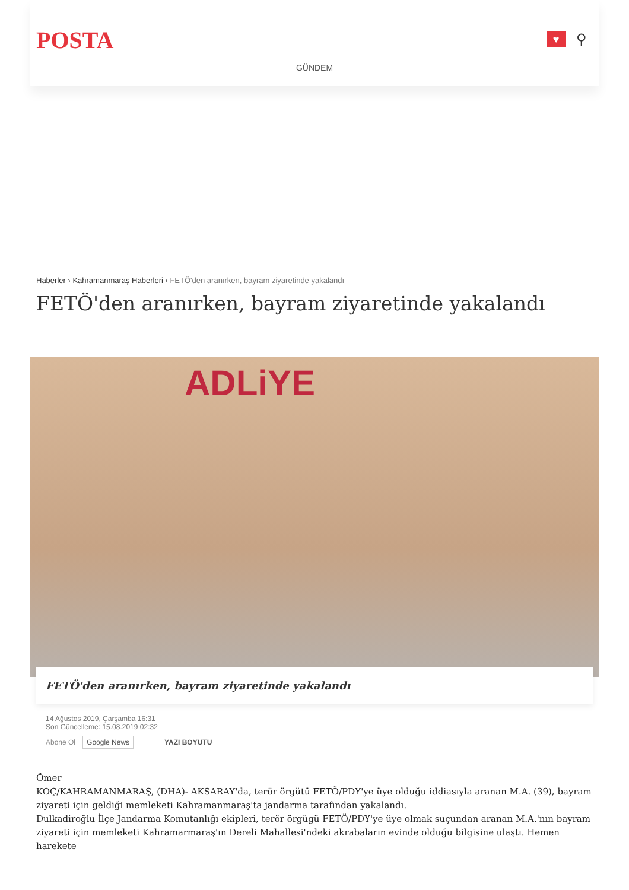POSTA
♥
⚲
GÜNDEM
Haberler › Kahramanmaraş Haberleri › FETÖ'den aranırken, bayram ziyaretinde yakalandı
FETÖ'den aranırken, bayram ziyaretinde yakalandı
ADLiYE
FETÖ'den aranırken, bayram ziyaretinde yakalandı
14 Ağustos 2019, Çarşamba 16:31
Son Güncelleme: 15.08.2019 02:32
Abone Ol Google News YAZI BOYUTU
Ömer
KOÇ/KAHRAMANMARAŞ, (DHA)- AKSARAY'da, terör örgütü FETÖ/PDY'ye üye olduğu iddiasıyla aranan M.A. (39), bayram ziyareti için geldiği memleketi Kahramanmaraş'ta jandarma tarafından yakalandı.
Dulkadiroğlu İlçe Jandarma Komutanlığı ekipleri, terör örgügü FETÖ/PDY'ye üye olmak suçundan aranan M.A.'nın bayram ziyareti için memleketi Kahramarmaraş'ın Dereli Mahallesi'ndeki akrabaların evinde olduğu bilgisine ulaştı. Hemen harekete